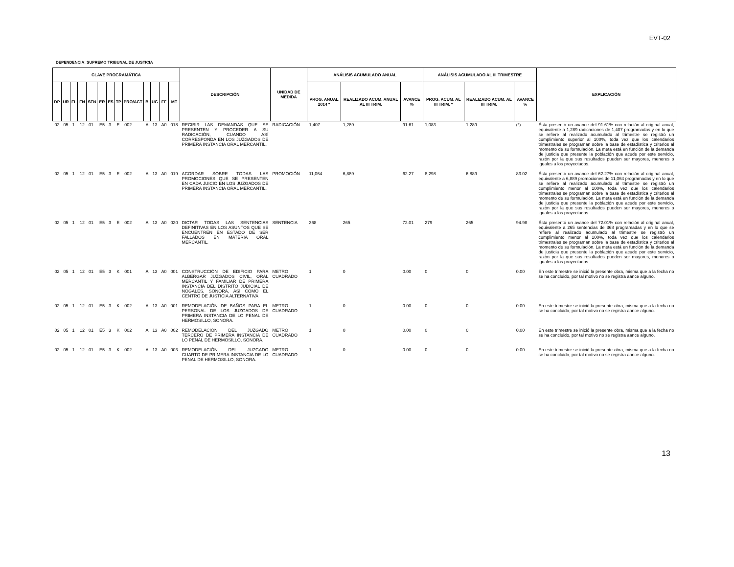EVT-02
DEPENDENCIA: SUPREMO TRIBUNAL DE JUSTICIA
| CLAVE PROGRAMÁTICA | | | | | | | | | | | | | DESCRIPCIÓN | UNIDAD DE MEDIDA | ANÁLISIS ACUMULADO ANUAL | | | ANÁLISIS ACUMULADO AL III TRIMESTRE | | | EXPLICACIÓN |
| --- | --- | --- | --- | --- | --- | --- | --- | --- | --- | --- | --- | --- | --- | --- | --- | --- | --- | --- | --- | --- | --- |
| DP | UR | FL | FN | SFN | ER | ES | TP | PRO/ACT | B | UG | FF | MT | | | PROG. ANUAL 2014 * | REALIZADO ACUM. ANUAL AL III TRIM. | AVANCE % | PROG. ACUM. AL III TRIM. * | REALIZADO ACUM. AL III TRIM. | AVANCE % | |
| 02 | 05 | 1 | 12 | 01 | E5 | 3 | E | 002 | A | 13 | A0 | 018 | RECIBIR LAS DEMANDAS QUE SE PRESENTEN Y PROCEDER A SU RADICACIÓN, CUANDO ASÍ CORRESPONDA EN LOS JUZGADOS DE PRIMERA INSTANCIA ORAL MERCANTIL. | RADICACIÓN | 1,407 | 1,289 | 91.61 | 1,083 | 1,289 | (*) | Ésta presentó un avance del 91.61% con relación al original anual, equivalente a 1,289 radicaciones de 1,407 programadas y en lo que se refiere al realizado acumulado al trimestre se registró un cumplimiento superior al 100%, toda vez que los calendarios trimestrales se programan sobre la base de estadística y criterios al momento de su formulación. La meta está en función de la demanda de justicia que presente la población que acude por este servicio, razón por la que sus resultados pueden ser mayores, menores o iguales a los proyectados. |
| 02 | 05 | 1 | 12 | 01 | E5 | 3 | E | 002 | A | 13 | A0 | 019 | ACORDAR SOBRE TODAS LAS PROMOCIONES QUE SE PRESENTEN EN CADA JUICIO EN LOS JUZGADOS DE PRIMERA INSTANCIA ORAL MERCANTIL. | PROMOCIÓN | 11,064 | 6,889 | 62.27 | 8,298 | 6,889 | 83.02 | Ésta presentó un avance del 62.27% con relación al original anual, equivalente a 6,889 promociones de 11,064 programadas y en lo que se refiere al realizado acumulado al trimestre se registró un cumplimiento menor al 100%, toda vez que los calendarios trimestrales se programan sobre la base de estadística y criterios al momento de su formulación. La meta está en función de la demanda de justicia que presente la población que acude por este servicio, razón por la que sus resultados pueden ser mayores, menores o iguales a los proyectados. |
| 02 | 05 | 1 | 12 | 01 | E5 | 3 | E | 002 | A | 13 | A0 | 020 | DICTAR TODAS LAS SENTENCIAS DEFINITIVAS EN LOS ASUNTOS QUE SE ENCUENTREN EN ESTADO DE SER FALLADOS EN MATERIA ORAL MERCANTIL. | SENTENCIA | 368 | 265 | 72.01 | 279 | 265 | 94.98 | Ésta presentó un avance del 72.01% con relación al original anual, equivalente a 265 sentencias de 368 programadas y en lo que se refiere al realizado acumulado al trimestre se registró un cumplimiento menor al 100%, toda vez que los calendarios trimestrales se programan sobre la base de estadística y criterios al momento de su formulación. La meta está en función de la demanda de justicia que presente la población que acude por este servicio, razón por la que sus resultados pueden ser mayores, menores o iguales a los proyectados. |
| 02 | 05 | 1 | 12 | 01 | E5 | 3 | K | 001 | A | 13 | A0 | 001 | CONSTRUCCIÓN DE EDIFICIO PARA ALBERGAR JUZGADOS CIVIL, ORAL MERCANTIL Y FAMILIAR DE PRIMERA INSTANCIA DEL DISTRITO JUDICIAL DE NOGALES, SONORA, ASÍ COMO EL CENTRO DE JUSTICIA ALTERNATIVA | METRO CUADRADO | 1 | 0 | 0.00 | 0 | 0 | 0.00 | En este trimestre se inició la presente obra, misma que a la fecha no se ha concluido, por tal motivo no se registra aance alguno. |
| 02 | 05 | 1 | 12 | 01 | E5 | 3 | K | 002 | A | 13 | A0 | 001 | REMODELACIÓN DE BAÑOS PARA EL PERSONAL DE LOS JUZGADOS DE PRIMERA INSTANCIA DE LO PENAL DE HERMOSILLO, SONORA. | METRO CUADRADO | 1 | 0 | 0.00 | 0 | 0 | 0.00 | En este trimestre se inició la presente obra, misma que a la fecha no se ha concluido, por tal motivo no se registra aance alguno. |
| 02 | 05 | 1 | 12 | 01 | E5 | 3 | K | 002 | A | 13 | A0 | 002 | REMODELACIÓN DEL JUZGADO TERCERO DE PRIMERA INSTANCIA DE LO PENAL DE HERMOSILLO, SONORA. | METRO CUADRADO | 1 | 0 | 0.00 | 0 | 0 | 0.00 | En este trimestre se inició la presente obra, misma que a la fecha no se ha concluido, por tal motivo no se registra aance alguno. |
| 02 | 05 | 1 | 12 | 01 | E5 | 3 | K | 002 | A | 13 | A0 | 003 | REMODELACIÓN DEL JUZGADO CUARTO DE PRIMERA INSTANCIA DE LO PENAL DE HERMOSILLO, SONORA. | METRO CUADRADO | 1 | 0 | 0.00 | 0 | 0 | 0.00 | En este trimestre se inició la presente obra, misma que a la fecha no se ha concluido, por tal motivo no se registra aance alguno. |
13